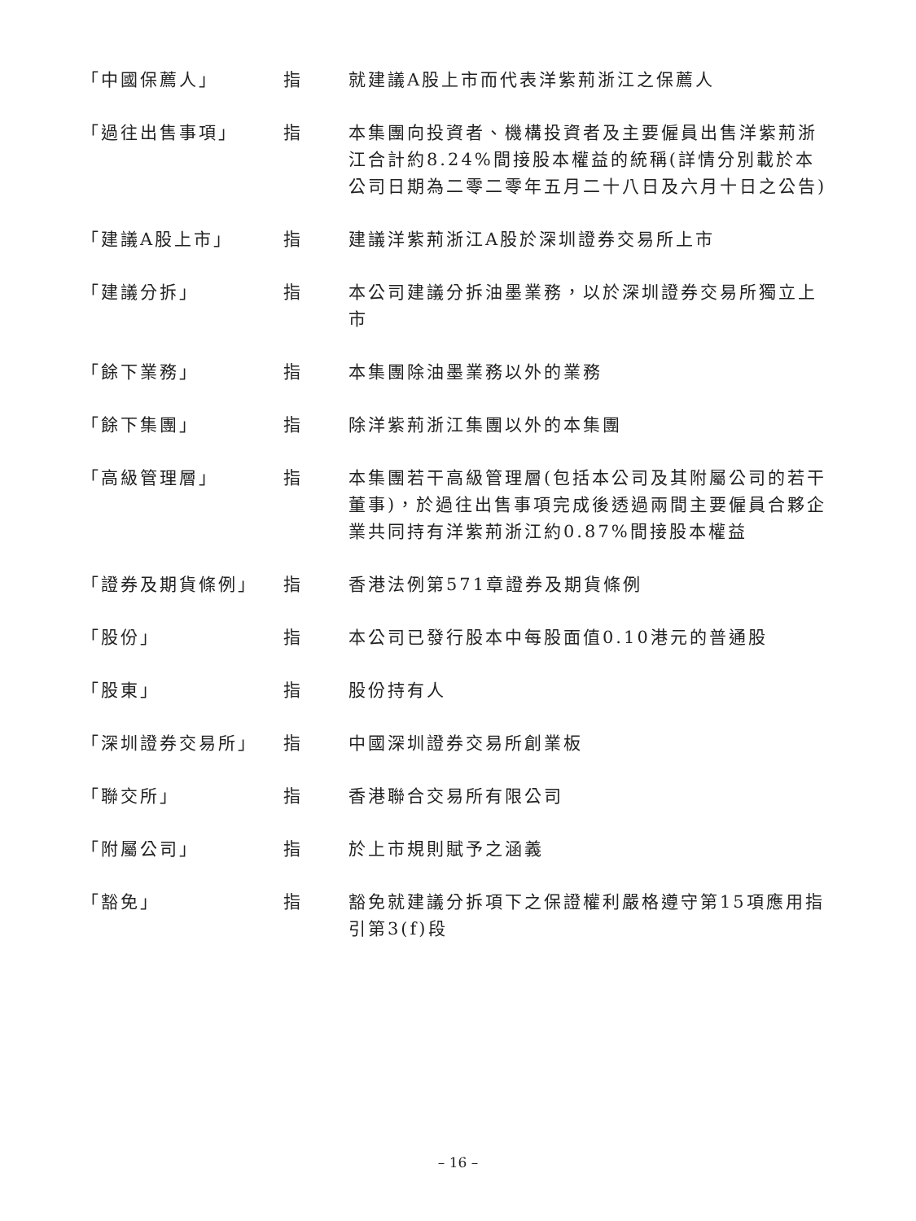「中國保薦人」 指 就建議A股上市而代表洋紫荊浙江之保薦人
「過往出售事項」 指 本集團向投資者、機構投資者及主要僱員出售洋紫荊浙江合計約8.24%間接股本權益的統稱(詳情分別載於本公司日期為二零二零年五月二十八日及六月十日之公告)
「建議A股上市」 指 建議洋紫荊浙江A股於深圳證券交易所上市
「建議分拆」 指 本公司建議分拆油墨業務，以於深圳證券交易所獨立上市
「餘下業務」 指 本集團除油墨業務以外的業務
「餘下集團」 指 除洋紫荊浙江集團以外的本集團
「高級管理層」 指 本集團若干高級管理層(包括本公司及其附屬公司的若干董事)，於過往出售事項完成後透過兩間主要僱員合夥企業共同持有洋紫荊浙江約0.87%間接股本權益
「證券及期貨條例」 指 香港法例第571章證券及期貨條例
「股份」 指 本公司已發行股本中每股面值0.10港元的普通股
「股東」 指 股份持有人
「深圳證券交易所」 指 中國深圳證券交易所創業板
「聯交所」 指 香港聯合交易所有限公司
「附屬公司」 指 於上市規則賦予之涵義
「豁免」 指 豁免就建議分拆項下之保證權利嚴格遵守第15項應用指引第3(f)段
– 16 –